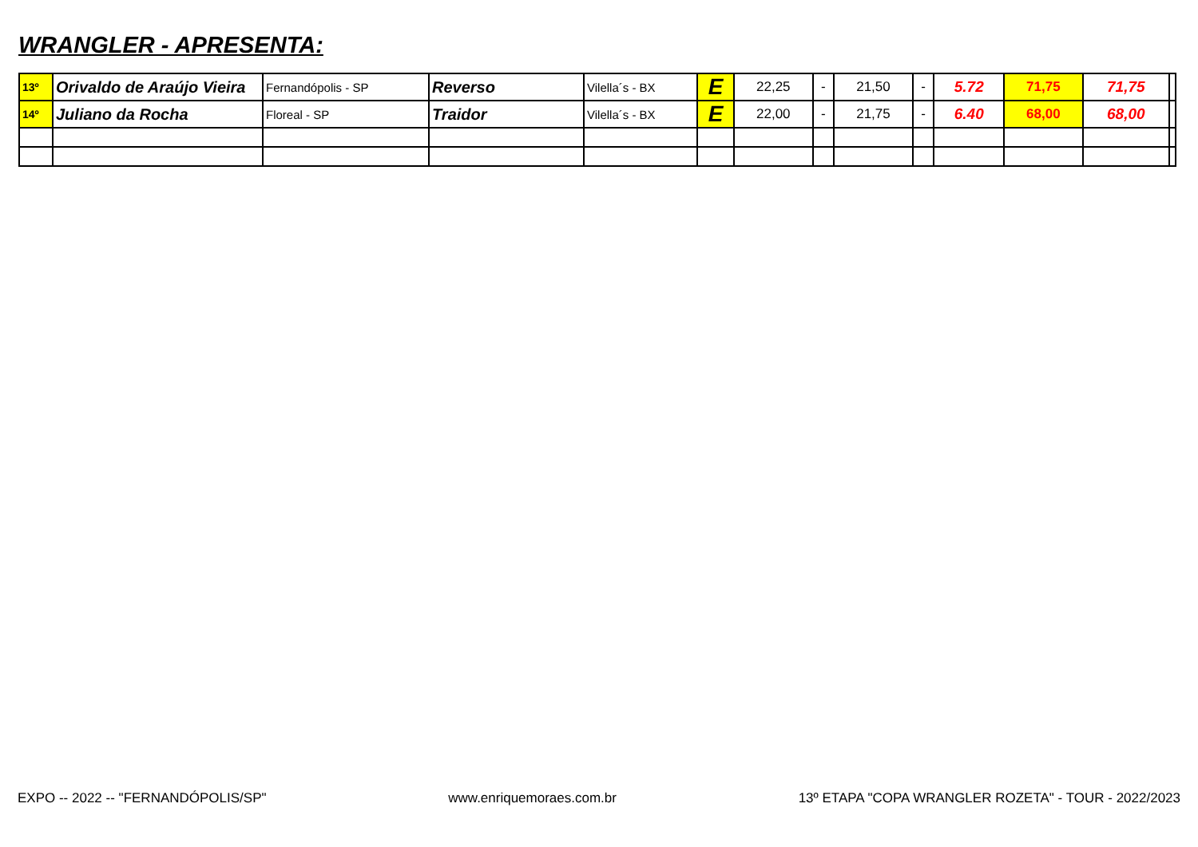WRANGLER - APRESENTA:
| 13º | Orivaldo de Araújo Vieira | Fernandópolis - SP | Reverso | Vilella´s - BX | E | 22,25 | - | 21,50 | - | 5.72 | 71,75 | 71,75 | |
| 14º | Juliano da Rocha | Floreal - SP | Traidor | Vilella´s - BX | E | 22,00 | - | 21,75 | - | 6.40 | 68,00 | 68,00 | |
EXPO -- 2022 -- "FERNANDÓPOLIS/SP" www.enriquemoraes.com.br 13º ETAPA "COPA WRANGLER ROZETA" - TOUR - 2022/2023